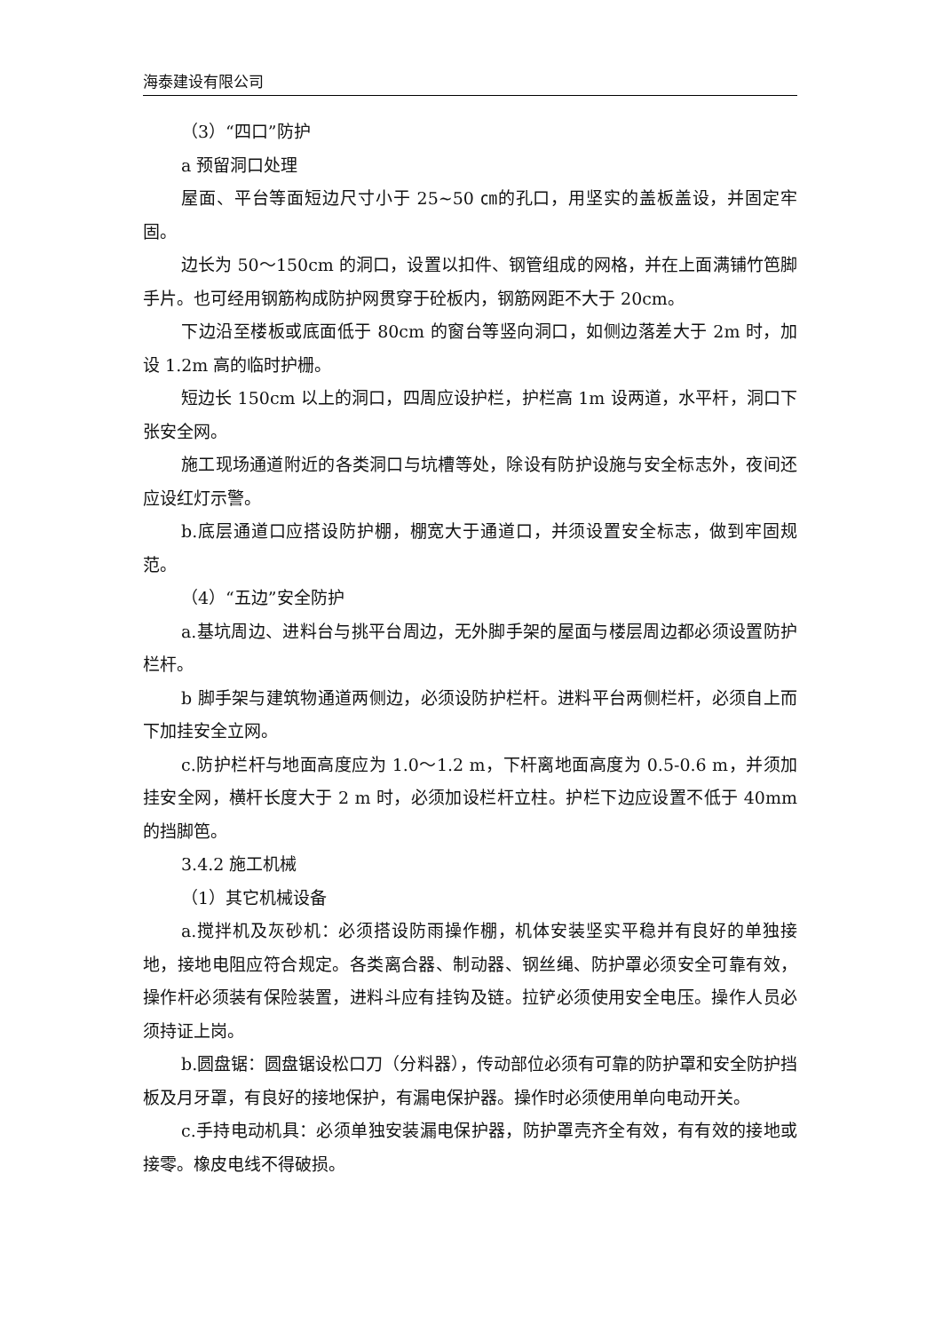海泰建设有限公司
（3）“四口”防护
a 预留洞口处理
屋面、平台等面短边尺寸小于 25~50 ㎝的孔口，用坚实的盖板盖设，并固定牢固。
边长为 50～150cm 的洞口，设置以扣件、钢管组成的网格，并在上面满铺竹笆脚手片。也可经用钢筋构成防护网贯穿于砼板内，钢筋网距不大于 20cm。
下边沿至楼板或底面低于 80cm 的窗台等竖向洞口，如侧边落差大于 2m 时，加设 1.2m 高的临时护栅。
短边长 150cm 以上的洞口，四周应设护栏，护栏高 1m 设两道，水平杆，洞口下张安全网。
施工现场通道附近的各类洞口与坑槽等处，除设有防护设施与安全标志外，夜间还应设红灯示警。
b.底层通道口应搭设防护棚，棚宽大于通道口，并须设置安全标志，做到牢固规范。
（4）“五边”安全防护
a.基坑周边、进料台与挑平台周边，无外脚手架的屋面与楼层周边都必须设置防护栏杆。
b 脚手架与建筑物通道两侧边，必须设防护栏杆。进料平台两侧栏杆，必须自上而下加挂安全立网。
c.防护栏杆与地面高度应为 1.0～1.2 m，下杆离地面高度为 0.5-0.6 m，并须加挂安全网，横杆长度大于 2 m 时，必须加设栏杆立柱。护栏下边应设置不低于 40mm 的挡脚笆。
3.4.2 施工机械
（1）其它机械设备
a.搅拌机及灰砂机：必须搭设防雨操作棚，机体安装坚实平稳并有良好的单独接地，接地电阻应符合规定。各类离合器、制动器、钢丝绳、防护罩必须安全可靠有效，操作杆必须装有保险装置，进料斗应有挂钩及链。拉铲必须使用安全电压。操作人员必须持证上岗。
b.圆盘锯：圆盘锯设松口刀（分料器），传动部位必须有可靠的防护罩和安全防护挡板及月牙罩，有良好的接地保护，有漏电保护器。操作时必须使用单向电动开关。
c.手持电动机具：必须单独安装漏电保护器，防护罩壳齐全有效，有有效的接地或接零。橡皮电线不得破损。